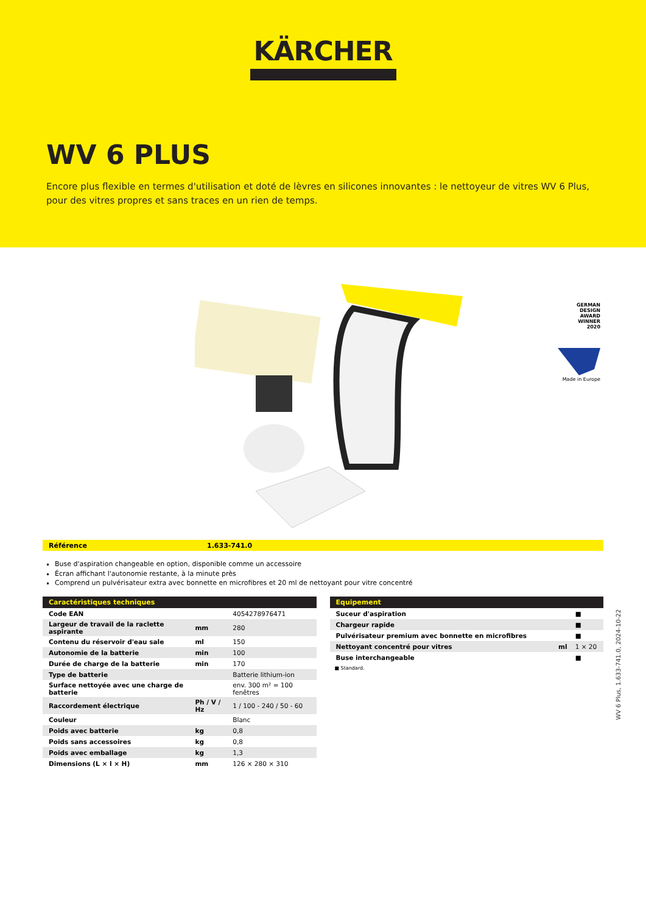KÄRCHER
WV 6 PLUS
Encore plus flexible en termes d'utilisation et doté de lèvres en silicones innovantes : le nettoyeur de vitres WV 6 Plus, pour des vitres propres et sans traces en un rien de temps.
GERMAN
DESIGN
AWARD
WINNER
2020
Made in Europe
Référence 1.633-741.0
Buse d'aspiration changeable en option, disponible comme un accessoire
Écran affichant l'autonomie restante, à la minute près
Comprend un pulvérisateur extra avec bonnette en microfibres et 20 ml de nettoyant pour vitre concentré
| Caractéristiques techniques | | |
| --- | --- | --- |
| Code EAN | | 4054278976471 |
| Largeur de travail de la raclette aspirante | mm | 280 |
| Contenu du réservoir d'eau sale | ml | 150 |
| Autonomie de la batterie | min | 100 |
| Durée de charge de la batterie | min | 170 |
| Type de batterie | | Batterie lithium-ion |
| Surface nettoyée avec une charge de batterie | | env. 300 m² = 100 fenêtres |
| Raccordement électrique | Ph / V / Hz | 1 / 100 - 240 / 50 - 60 |
| Couleur | | Blanc |
| Poids avec batterie | kg | 0,8 |
| Poids sans accessoires | kg | 0,8 |
| Poids avec emballage | kg | 1,3 |
| Dimensions (L × l × H) | mm | 126 × 280 × 310 |
| Equipement | | |
| --- | --- | --- |
| Suceur d'aspiration | | ■ |
| Chargeur rapide | | ■ |
| Pulvérisateur premium avec bonnette en microfibres | | ■ |
| Nettoyant concentré pour vitres | ml | 1 × 20 |
| Buse interchangeable | | ■ |
■ Standard.
WV 6 Plus, 1.633-741.0, 2024-10-22